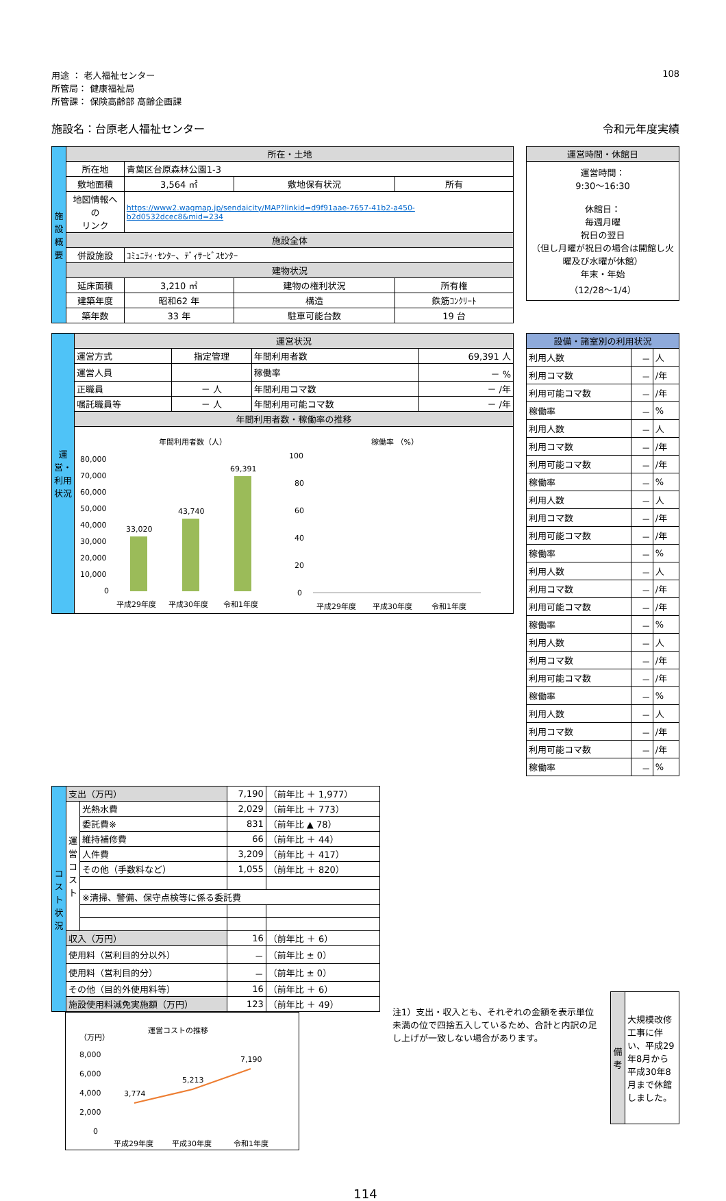用途 ： 老人福祉センター
所管局： 健康福祉局
所管課： 保険高齢部 高齢企画課
108
施設名：台原老人福祉センター 令和元年度実績
| 施設概要 | 所在・土地 | | | |
| | 所在地 | 青葉区台原森林公園1-3 | | |
| | 敷地面積 | 3,564 ㎡ | 敷地保有状況 | 所有 |
| | 地図情報への リンク | https://www2.wagmap.jp/sendaicity/MAP?linkid=d9f91aae-7657-41b2-a450-b2d0532dcec8&mid=234 | | |
| | 施設全体 | | | |
| | 併設施設 | ｺﾐｭﾆﾃｨ･ｾﾝﾀｰ、ﾃﾞｨｻｰﾋﾞｽｾﾝﾀｰ | | |
| | 建物状況 | | | |
| | 延床面積 | 3,210 ㎡ | 建物の権利状況 | 所有権 |
| | 建築年度 | 昭和62 年 | 構造 | 鉄筋ｺﾝｸﾘｰﾄ |
| | 築年数 | 33 年 | 駐車可能台数 | 19 台 |
| 運営時間・休館日 |
| 運営時間： 9:30～16:30 休館日： 毎週月曜 祝日の翌日 （但し月曜が祝日の場合は開館し火曜及び水曜が休館） 年末・年始 （12/28～1/4） |
| 運営・利用状況 | 運営状況 | | | |
| | 運営方式 | 指定管理 | 年間利用者数 | 69,391 人 |
| | 運営人員 | | 稼働率 | － % |
| | 正職員 | － 人 | 年間利用コマ数 | － /年 |
| | 嘱託職員等 | － 人 | 年間利用可能コマ数 | － /年 |
| | 年間利用者数・稼働率の推移 | | | |
| | 年間利用者数（人） 80,000 70,000 60,000 50,000 40,000 30,000 20,000 10,000 0 33,020 43,740 69,391 平成29年度 平成30年度 令和1年度 稼働率 （%） 100 80 60 40 20 0 平成29年度 平成30年度 令和1年度 | | | |
| 設備・諸室別の利用状況 | | |
| 利用人数 | － | 人 |
| 利用コマ数 | － | /年 |
| 利用可能コマ数 | － | /年 |
| 稼働率 | － | % |
| 利用人数 | － | 人 |
| 利用コマ数 | － | /年 |
| 利用可能コマ数 | － | /年 |
| 稼働率 | － | % |
| 利用人数 | － | 人 |
| 利用コマ数 | － | /年 |
| 利用可能コマ数 | － | /年 |
| 稼働率 | － | % |
| 利用人数 | － | 人 |
| 利用コマ数 | － | /年 |
| 利用可能コマ数 | － | /年 |
| 稼働率 | － | % |
| 利用人数 | － | 人 |
| 利用コマ数 | － | /年 |
| 利用可能コマ数 | － | /年 |
| 稼働率 | － | % |
| 利用人数 | － | 人 |
| 利用コマ数 | － | /年 |
| 利用可能コマ数 | － | /年 |
| 稼働率 | － | % |
| コスト状況 | 支出（万円） | | 7,190 | （前年比 ＋ 1,977） |
| | 運営コスト | 光熱水費 | 2,029 | （前年比 ＋ 773） |
| | | 委託費※ | 831 | （前年比 ▲ 78） |
| | | 維持補修費 | 66 | （前年比 ＋ 44） |
| | | 人件費 | 3,209 | （前年比 ＋ 417） |
| | | その他（手数料など） | 1,055 | （前年比 ＋ 820） |
| | | ※清掃、警備、保守点検等に係る委託費 | | |
| | 収入（万円） | | 16 | （前年比 ＋ 6） |
| | 使用料（営利目的分以外） | | － | （前年比 ± 0） |
| | 使用料（営利目的分） | | － | （前年比 ± 0） |
| | その他（目的外使用料等） | | 16 | （前年比 ＋ 6） |
| | 施設使用料減免実施額（万円） | | 123 | （前年比 ＋ 49） |
（万円）
運営コストの推移
8,000
6,000
4,000
2,000
0
3,774
5,213
7,190
平成29年度
平成30年度
令和1年度
注1）支出・収入とも、それぞれの金額を表示単位未満の位で四捨五入しているため、合計と内訳の足し上げが一致しない場合があります。
| 備考 | 大規模改修工事に伴い、平成29年8月から平成30年8月まで休館しました。 |
114